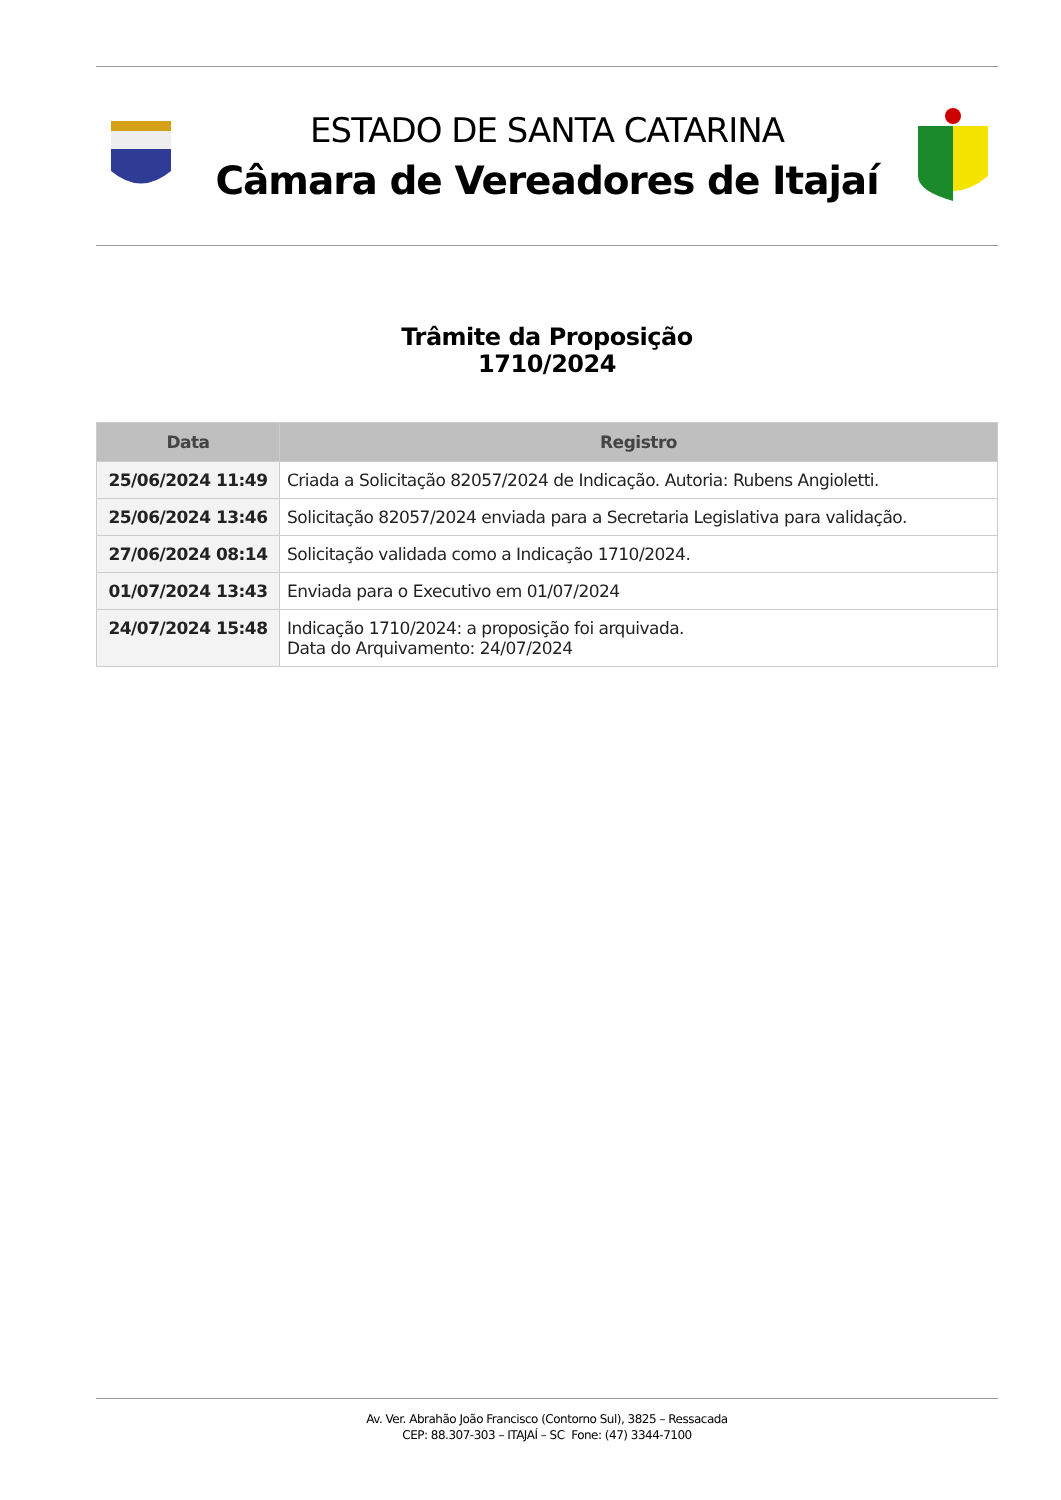ESTADO DE SANTA CATARINA
Câmara de Vereadores de Itajaí
Trâmite da Proposição
1710/2024
| Data | Registro |
| --- | --- |
| 25/06/2024 11:49 | Criada a Solicitação 82057/2024 de Indicação. Autoria: Rubens Angioletti. |
| 25/06/2024 13:46 | Solicitação 82057/2024 enviada para a Secretaria Legislativa para validação. |
| 27/06/2024 08:14 | Solicitação validada como a Indicação 1710/2024. |
| 01/07/2024 13:43 | Enviada para o Executivo em 01/07/2024 |
| 24/07/2024 15:48 | Indicação 1710/2024: a proposição foi arquivada. Data do Arquivamento: 24/07/2024 |
Av. Ver. Abrahão João Francisco (Contorno Sul), 3825 – Ressacada
CEP: 88.307-303 – ITAJAÍ – SC Fone: (47) 3344-7100